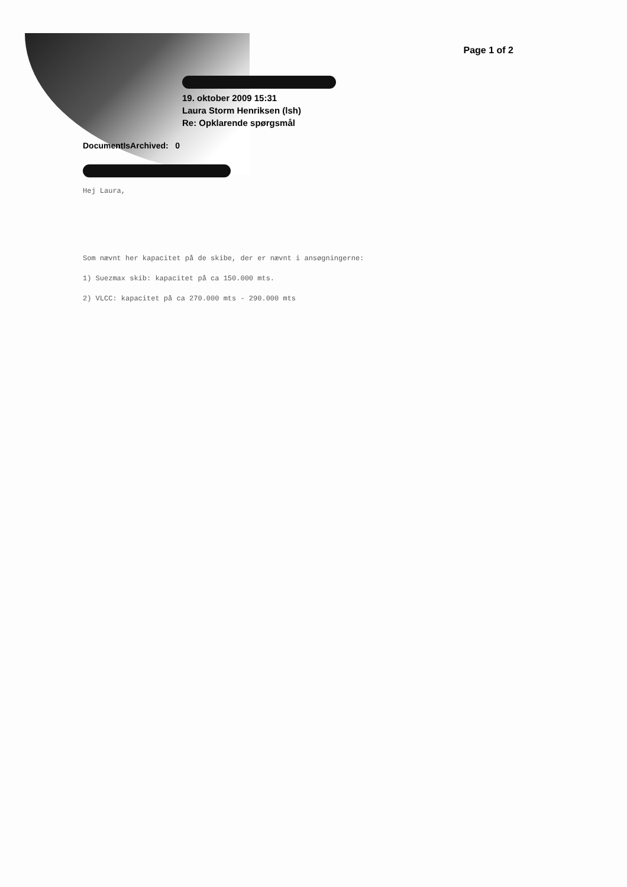Page 1 of 2
19. oktober 2009 15:31
Laura Storm Henriksen (lsh)
Re: Opklarende spørgsmål
DocumentIsArchived: 0
Hej Laura,
Som nævnt her kapacitet på de skibe, der er nævnt i ansøgningerne:
1) Suezmax skib: kapacitet på ca 150.000 mts.
2) VLCC: kapacitet på ca 270.000 mts - 290.000 mts